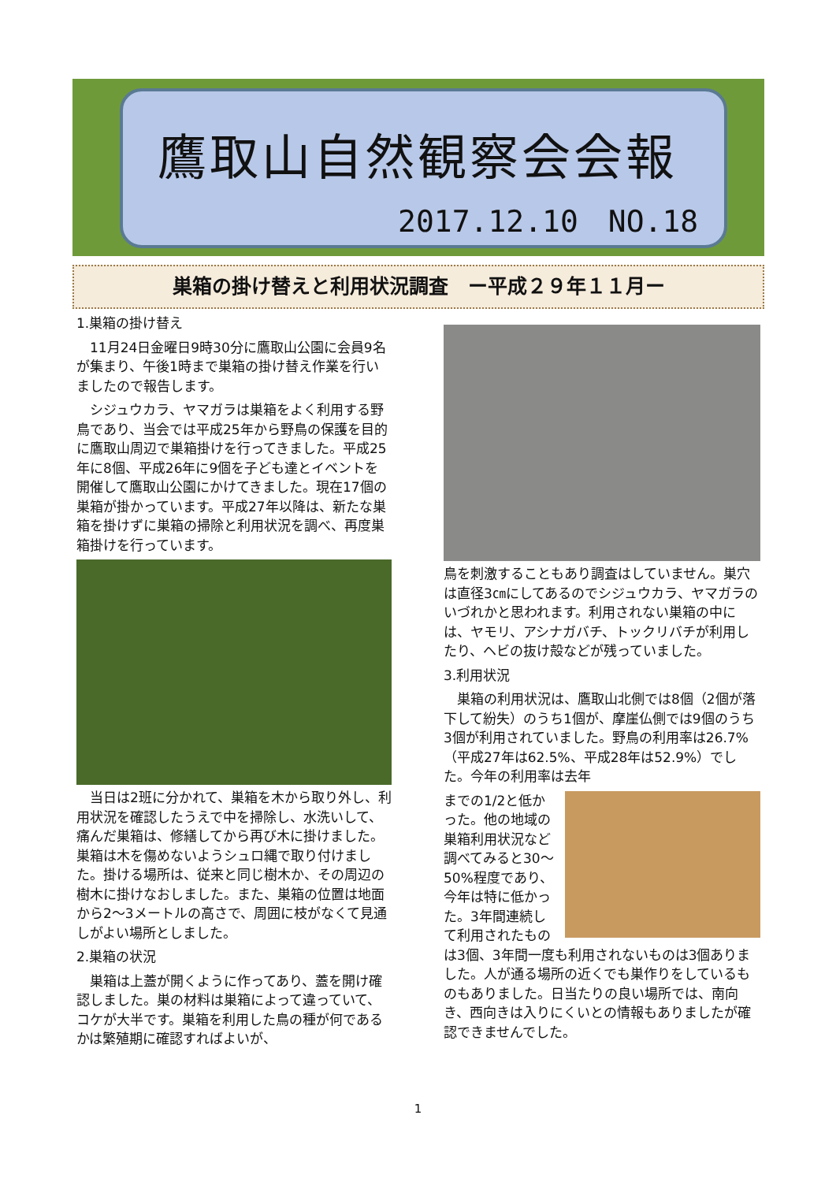鷹取山自然観察会会報
2017.12.10　NO.18
巣箱の掛け替えと利用状況調査　ー平成２９年１１月ー
1.巣箱の掛け替え
11月24日金曜日9時30分に鷹取山公園に会員9名が集まり、午後1時まで巣箱の掛け替え作業を行いましたので報告します。
シジュウカラ、ヤマガラは巣箱をよく利用する野鳥であり、当会では平成25年から野鳥の保護を目的に鷹取山周辺で巣箱掛けを行ってきました。平成25年に8個、平成26年に9個を子ども達とイベントを開催して鷹取山公園にかけてきました。現在17個の巣箱が掛かっています。平成27年以降は、新たな巣箱を掛けずに巣箱の掃除と利用状況を調べ、再度巣箱掛けを行っています。
当日は2班に分かれて、巣箱を木から取り外し、利用状況を確認したうえで中を掃除し、水洗いして、痛んだ巣箱は、修繕してから再び木に掛けました。巣箱は木を傷めないようシュロ縄で取り付けました。掛ける場所は、従来と同じ樹木か、その周辺の樹木に掛けなおしました。また、巣箱の位置は地面から2〜3メートルの高さで、周囲に枝がなくて見通しがよい場所としました。
2.巣箱の状況
巣箱は上蓋が開くように作ってあり、蓋を開け確認しました。巣の材料は巣箱によって違っていて、コケが大半です。巣箱を利用した鳥の種が何であるかは繁殖期に確認すればよいが、
鳥を刺激することもあり調査はしていません。巣穴は直径3㎝にしてあるのでシジュウカラ、ヤマガラのいづれかと思われます。利用されない巣箱の中には、ヤモリ、アシナガバチ、トックリバチが利用したり、ヘビの抜け殻などが残っていました。
3.利用状況
巣箱の利用状況は、鷹取山北側では8個（2個が落下して紛失）のうち1個が、摩崖仏側では9個のうち3個が利用されていました。野鳥の利用率は26.7%（平成27年は62.5%、平成28年は52.9%）でした。今年の利用率は去年
までの1/2と低かった。他の地域の巣箱利用状況など調べてみると30〜50%程度であり、今年は特に低かった。3年間連続して利用されたものは3個、3年間一度も利用されないものは3個ありました。人が通る場所の近くでも巣作りをしているものもありました。日当たりの良い場所では、南向き、西向きは入りにくいとの情報もありましたが確認できませんでした。
1